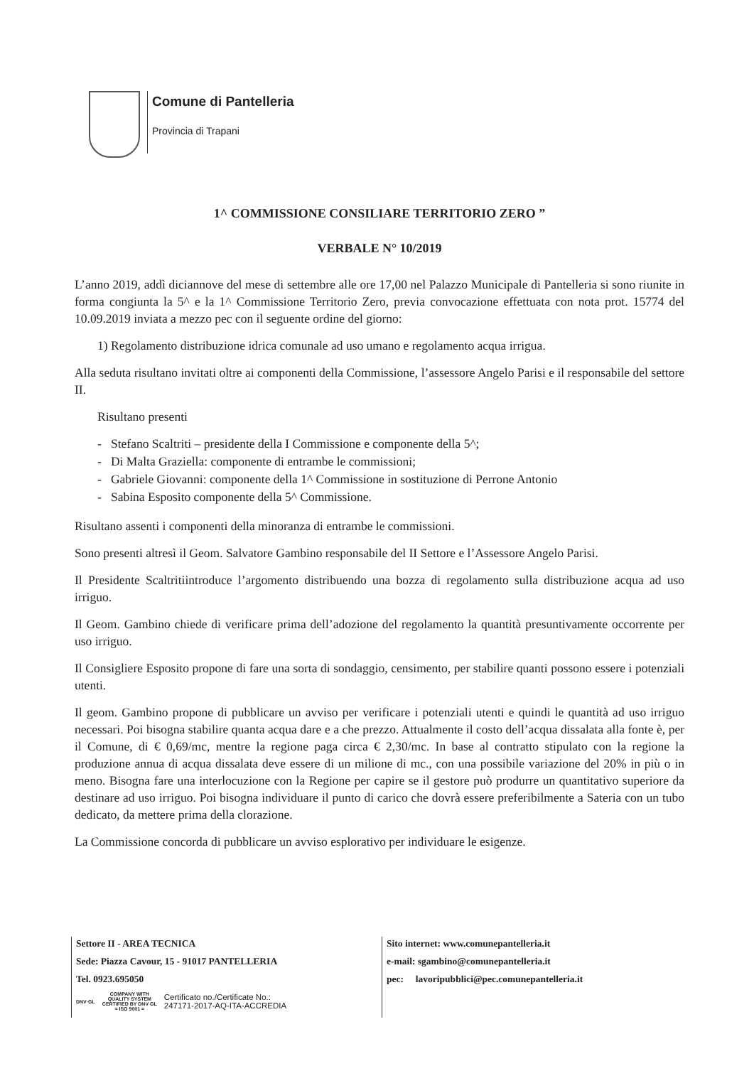Comune di Pantelleria
Provincia di Trapani
1^ COMMISSIONE CONSILIARE TERRITORIO ZERO ”
VERBALE N° 10/2019
L’anno 2019, addì diciannove del mese di settembre alle ore 17,00 nel Palazzo Municipale di Pantelleria si sono riunite in forma congiunta la 5^ e la 1^ Commissione Territorio Zero, previa convocazione effettuata con nota prot. 15774 del 10.09.2019 inviata a mezzo pec con il seguente ordine del giorno:
1) Regolamento distribuzione idrica comunale ad uso umano e regolamento acqua irrigua.
Alla seduta risultano invitati oltre ai componenti della Commissione, l’assessore Angelo Parisi e il responsabile del settore II.
Risultano presenti
- Stefano Scaltriti – presidente della I Commissione e componente della 5^;
- Di Malta Graziella: componente di entrambe le commissioni;
- Gabriele Giovanni: componente della 1^ Commissione in sostituzione di Perrone Antonio
- Sabina Esposito componente della 5^ Commissione.
Risultano assenti i componenti della minoranza di entrambe le commissioni.
Sono presenti altresì il Geom. Salvatore Gambino responsabile del II Settore e l’Assessore Angelo Parisi.
Il Presidente Scaltritiintroduce l’argomento distribuendo una bozza di regolamento sulla distribuzione acqua ad uso irriguo.
Il Geom. Gambino chiede di verificare prima dell’adozione del regolamento la quantità presuntivamente occorrente per uso irriguo.
Il Consigliere Esposito propone di fare una sorta di sondaggio, censimento, per stabilire quanti possono essere i potenziali utenti.
Il geom. Gambino propone di pubblicare un avviso per verificare i potenziali utenti e quindi le quantità ad uso irriguo necessari. Poi bisogna stabilire quanta acqua dare e a che prezzo. Attualmente il costo dell’acqua dissalata alla fonte è, per il Comune, di € 0,69/mc, mentre la regione paga circa € 2,30/mc. In base al contratto stipulato con la regione la produzione annua di acqua dissalata deve essere di un milione di mc., con una possibile variazione del 20% in più o in meno. Bisogna fare una interlocuzione con la Regione per capire se il gestore può produrre un quantitativo superiore da destinare ad uso irriguo. Poi bisogna individuare il punto di carico che dovrà essere preferibilmente a Sateria con un tubo dedicato, da mettere prima della clorazione.
La Commissione concorda di pubblicare un avviso esplorativo per individuare le esigenze.
Settore II - AREA TECNICA
Sede: Piazza Cavour, 15 - 91017 PANTELLERIA
Tel. 0923.695050
DNV·GL COMPANY WITH
QUALITY SYSTEM
CERTIFIED BY DNV GL
= ISO 9001 = Certificato no./Certificate No.:
247171-2017-AQ-ITA-ACCREDIA
Sito internet: www.comunepantelleria.it
e-mail: sgambino@comunepantelleria.it
pec: lavoripubblici@pec.comunepantelleria.it